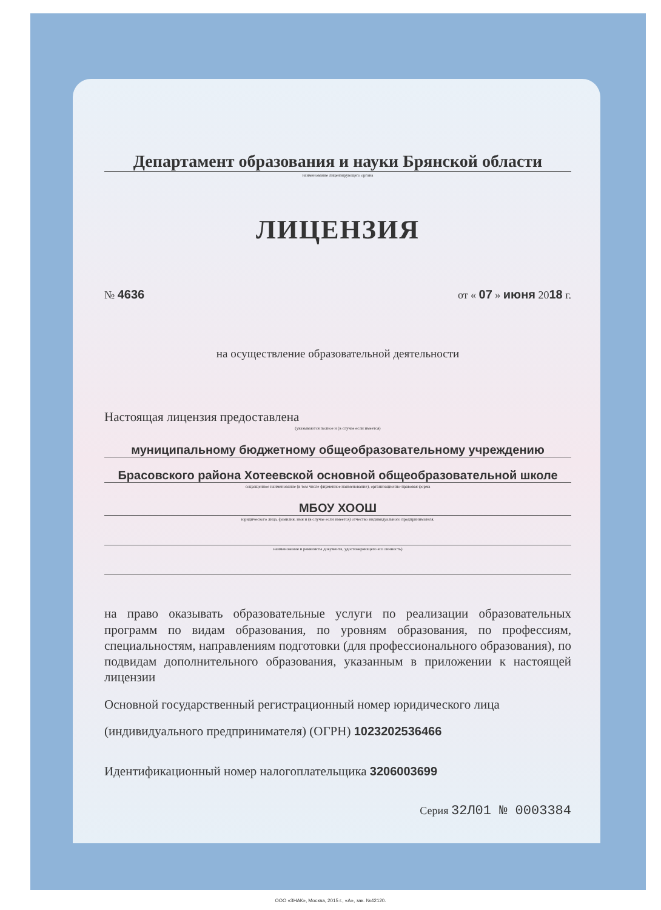Департамент образования и науки Брянской области
наименование лицензирующего органа
ЛИЦЕНЗИЯ
№ 4636 от « 07 » июня 2018 г.
на осуществление образовательной деятельности
Настоящая лицензия предоставлена
(указываются полное и (в случае если имеется)
муниципальному бюджетному общеобразовательному учреждению
Брасовского района Хотеевской основной общеобразовательной школе
сокращенное наименование (в том числе фирменное наименование), организационно-правовая форма
МБОУ ХООШ
юридического лица, фамилия, имя и (в случае если имеется) отчество индивидуального предпринимателя,
наименование и реквизиты документа, удостоверяющего его личность)
на право оказывать образовательные услуги по реализации образовательных программ по видам образования, по уровням образования, по профессиям, специальностям, направлениям подготовки (для профессионального образования), по подвидам дополнительного образования, указанным в приложении к настоящей лицензии
Основной государственный регистрационный номер юридического лица
(индивидуального предпринимателя) (ОГРН) 1023202536466
Идентификационный номер налогоплательщика 3206003699
Серия 32Л01 № 0003384
ООО «ЗНАК», Москва, 2015 г., «А», зак. №42120.